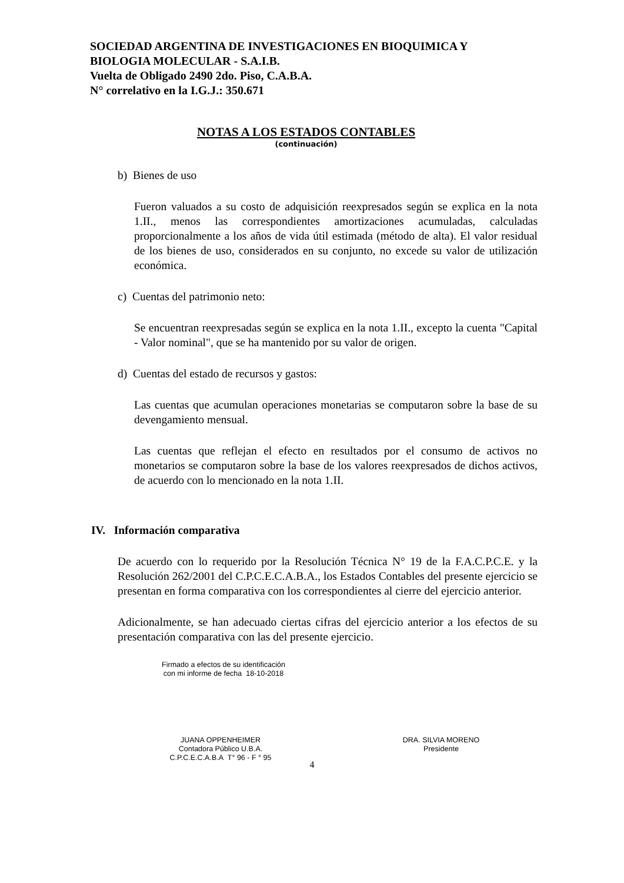SOCIEDAD ARGENTINA DE INVESTIGACIONES EN BIOQUIMICA Y
BIOLOGIA MOLECULAR - S.A.I.B.
Vuelta de Obligado 2490 2do. Piso, C.A.B.A.
N° correlativo en la I.G.J.: 350.671
NOTAS A LOS ESTADOS CONTABLES
(continuación)
b) Bienes de uso
Fueron valuados a su costo de adquisición reexpresados según se explica en la nota 1.II., menos las correspondientes amortizaciones acumuladas, calculadas proporcionalmente a los años de vida útil estimada (método de alta). El valor residual de los bienes de uso, considerados en su conjunto, no excede su valor de utilización económica.
c) Cuentas del patrimonio neto:
Se encuentran reexpresadas según se explica en la nota 1.II., excepto la cuenta "Capital - Valor nominal", que se ha mantenido por su valor de origen.
d) Cuentas del estado de recursos y gastos:
Las cuentas que acumulan operaciones monetarias se computaron sobre la base de su devengamiento mensual.
Las cuentas que reflejan el efecto en resultados por el consumo de activos no monetarios se computaron sobre la base de los valores reexpresados de dichos activos, de acuerdo con lo mencionado en la nota 1.II.
IV. Información comparativa
De acuerdo con lo requerido por la Resolución Técnica N° 19 de la F.A.C.P.C.E. y la Resolución 262/2001 del C.P.C.E.C.A.B.A., los Estados Contables del presente ejercicio se presentan en forma comparativa con los correspondientes al cierre del ejercicio anterior.
Adicionalmente, se han adecuado ciertas cifras del ejercicio anterior a los efectos de su presentación comparativa con las del presente ejercicio.
Firmado a efectos de su identificación
con mi informe de fecha 18-10-2018
JUANA OPPENHEIMER
Contadora Público U.B.A.
C.P.C.E.C.A.B.A T° 96 - F ° 95
DRA. SILVIA MORENO
Presidente
4